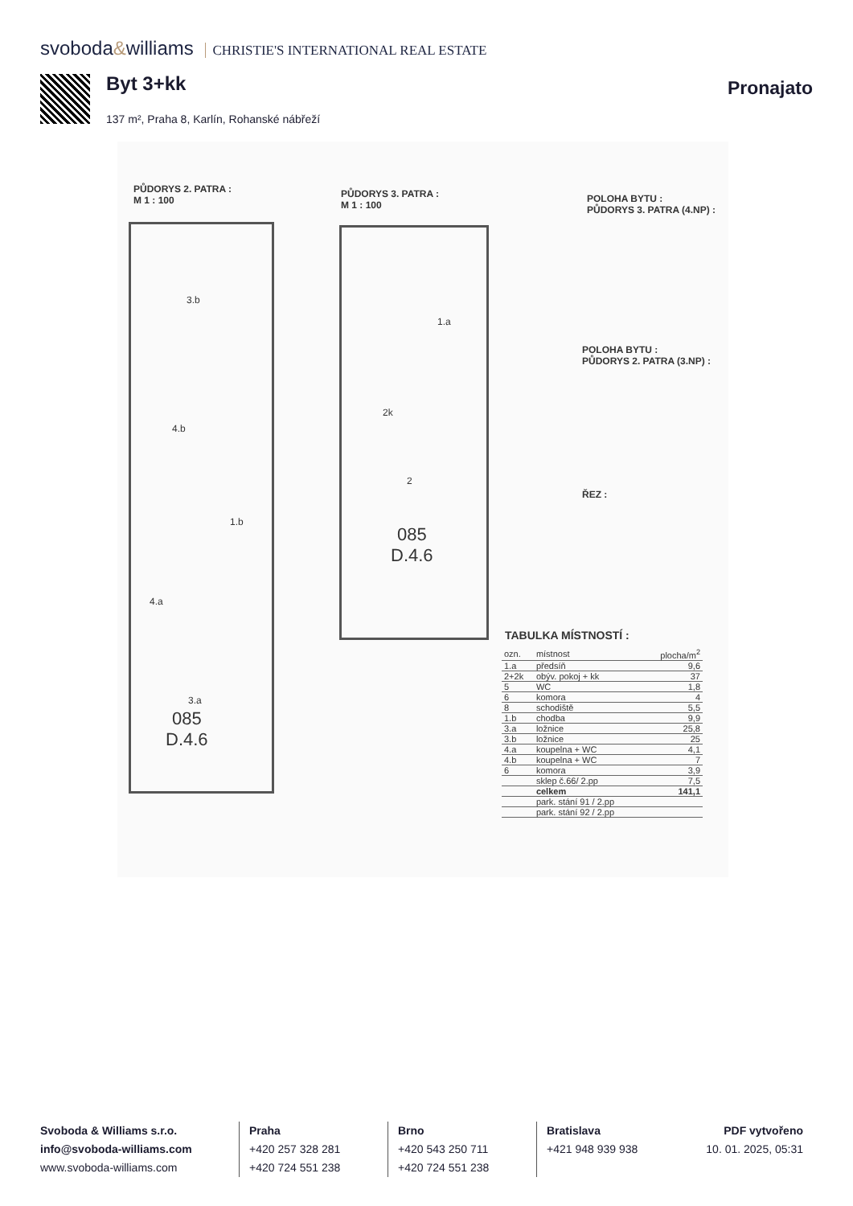svoboda&williams CHRISTIE'S INTERNATIONAL REAL ESTATE
Byt 3+kk Pronajato
137 m², Praha 8, Karlín, Rohanské nábřeží
PŮDORYS 2. PATRA :
M 1 : 100
PŮDORYS 3. PATRA :
M 1 : 100
POLOHA BYTU :
PŮDORYS 3. PATRA (4.NP) :
POLOHA BYTU :
PŮDORYS 2. PATRA (3.NP) :
ŘEZ :
3.b
4.b
1.b
4.a
3.a
085
D.4.6
2k
1.a
2
085
D.4.6
TABULKA MÍSTNOSTÍ :
| ozn. | místnost | plocha/m<sup>2</sup> |
| --- | --- | --- |
| 1.a | předsíň | 9,6 |
| 2+2k | obýv. pokoj + kk | 37 |
| 5 | WC | 1,8 |
| 6 | komora | 4 |
| 8 | schodiště | 5,5 |
| 1.b | chodba | 9,9 |
| 3.a | ložnice | 25,8 |
| 3.b | ložnice | 25 |
| 4.a | koupelna + WC | 4,1 |
| 4.b | koupelna + WC | 7 |
| 6 | komora | 3,9 |
| | sklep č.66/ 2.pp | 7,5 |
| | celkem | 141,1 |
| | park. stání 91 / 2.pp | |
| | park. stání 92 / 2.pp | |
Svoboda & Williams s.r.o.
info@svoboda-williams.com
www.svoboda-williams.com
Praha
+420 257 328 281
+420 724 551 238
Brno
+420 543 250 711
+420 724 551 238
Bratislava
+421 948 939 938
PDF vytvořeno
10. 01. 2025, 05:31